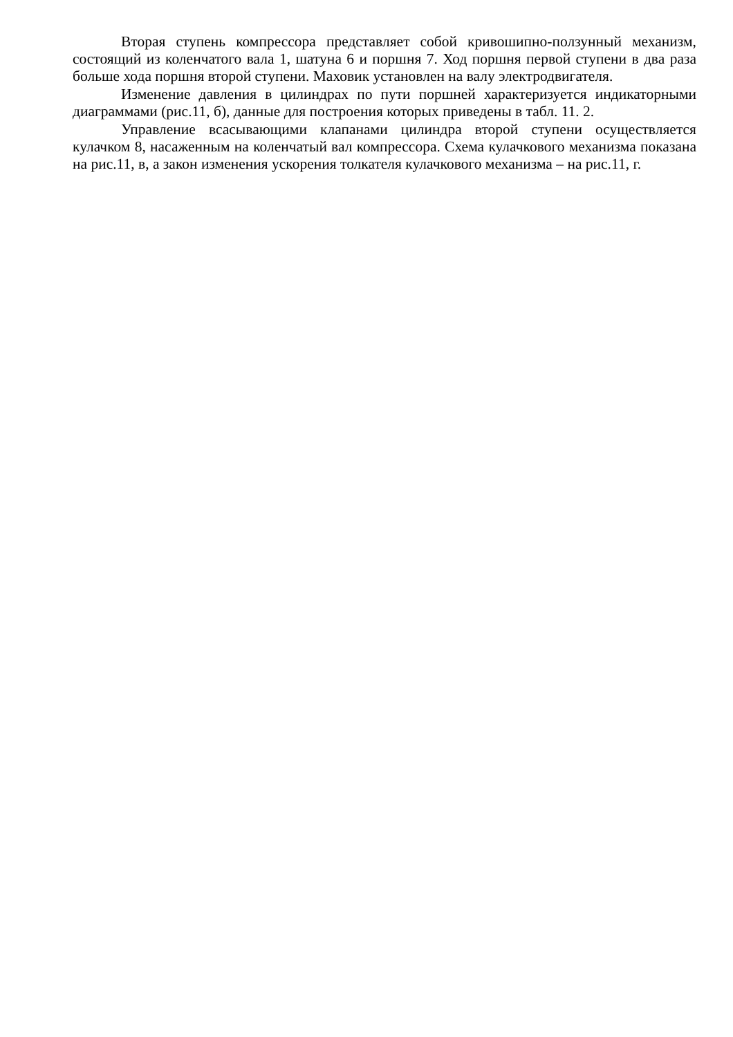Вторая ступень компрессора представляет собой кривошипно-ползунный ме­ханизм, состоящий из коленчатого вала 1, шатуна 6 и поршня 7. Ход поршня первой ступени в два раза больше хода поршня второй ступени. Маховик установлен на ва­лу электродвигателя.
Изменение давления в цилиндрах по пути поршней характеризуется индика­торными диаграммами (рис.11, б), данные для построения которых приведены в табл. 11. 2.
Управление всасывающими клапанами цилиндра второй ступени осуществля­ется кулачком 8, насаженным на коленчатый вал компрессора. Схема кулачкового механизма показана на рис.11, в, а закон изменения ускорения толкателя кулачково­го механизма – на рис.11, г.